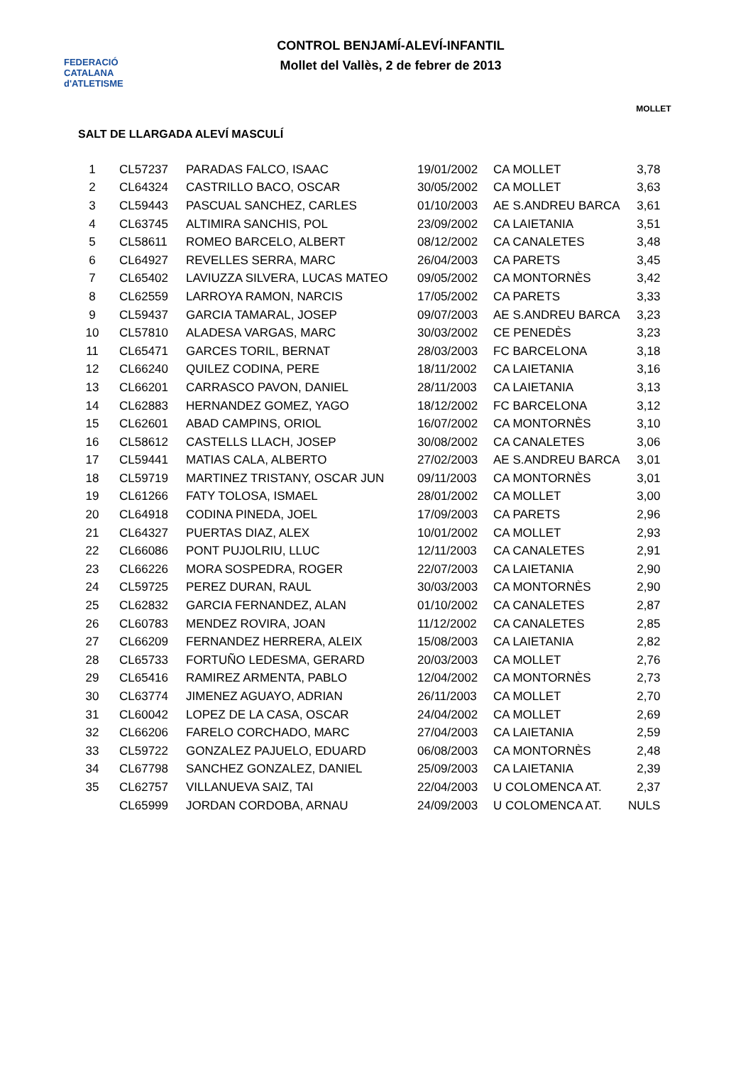FEDERACIÓ CATALANA d'ATLETISME
CONTROL BENJAMÍ-ALEVÍ-INFANTIL
Mollet del Vallès, 2 de febrer de 2013
MOLLET
SALT DE LLARGADA ALEVÍ MASCULÍ
| 1 | CL57237 | PARADAS FALCO, ISAAC | 19/01/2002 | CA MOLLET | 3,78 |
| 2 | CL64324 | CASTRILLO BACO, OSCAR | 30/05/2002 | CA MOLLET | 3,63 |
| 3 | CL59443 | PASCUAL SANCHEZ, CARLES | 01/10/2003 | AE S.ANDREU BARCA | 3,61 |
| 4 | CL63745 | ALTIMIRA SANCHIS, POL | 23/09/2002 | CA LAIETANIA | 3,51 |
| 5 | CL58611 | ROMEO BARCELO, ALBERT | 08/12/2002 | CA CANALETES | 3,48 |
| 6 | CL64927 | REVELLES SERRA, MARC | 26/04/2003 | CA PARETS | 3,45 |
| 7 | CL65402 | LAVIUZZA SILVERA, LUCAS MATEO | 09/05/2002 | CA MONTORNÈS | 3,42 |
| 8 | CL62559 | LARROYA RAMON, NARCIS | 17/05/2002 | CA PARETS | 3,33 |
| 9 | CL59437 | GARCIA TAMARAL, JOSEP | 09/07/2003 | AE S.ANDREU BARCA | 3,23 |
| 10 | CL57810 | ALADESA VARGAS, MARC | 30/03/2002 | CE PENEDÈS | 3,23 |
| 11 | CL65471 | GARCES TORIL, BERNAT | 28/03/2003 | FC BARCELONA | 3,18 |
| 12 | CL66240 | QUILEZ CODINA, PERE | 18/11/2002 | CA LAIETANIA | 3,16 |
| 13 | CL66201 | CARRASCO PAVON, DANIEL | 28/11/2003 | CA LAIETANIA | 3,13 |
| 14 | CL62883 | HERNANDEZ GOMEZ, YAGO | 18/12/2002 | FC BARCELONA | 3,12 |
| 15 | CL62601 | ABAD CAMPINS, ORIOL | 16/07/2002 | CA MONTORNÈS | 3,10 |
| 16 | CL58612 | CASTELLS LLACH, JOSEP | 30/08/2002 | CA CANALETES | 3,06 |
| 17 | CL59441 | MATIAS CALA, ALBERTO | 27/02/2003 | AE S.ANDREU BARCA | 3,01 |
| 18 | CL59719 | MARTINEZ TRISTANY, OSCAR JUN | 09/11/2003 | CA MONTORNÈS | 3,01 |
| 19 | CL61266 | FATY TOLOSA, ISMAEL | 28/01/2002 | CA MOLLET | 3,00 |
| 20 | CL64918 | CODINA PINEDA, JOEL | 17/09/2003 | CA PARETS | 2,96 |
| 21 | CL64327 | PUERTAS DIAZ, ALEX | 10/01/2002 | CA MOLLET | 2,93 |
| 22 | CL66086 | PONT PUJOLRIU, LLUC | 12/11/2003 | CA CANALETES | 2,91 |
| 23 | CL66226 | MORA SOSPEDRA, ROGER | 22/07/2003 | CA LAIETANIA | 2,90 |
| 24 | CL59725 | PEREZ DURAN, RAUL | 30/03/2003 | CA MONTORNÈS | 2,90 |
| 25 | CL62832 | GARCIA FERNANDEZ, ALAN | 01/10/2002 | CA CANALETES | 2,87 |
| 26 | CL60783 | MENDEZ ROVIRA, JOAN | 11/12/2002 | CA CANALETES | 2,85 |
| 27 | CL66209 | FERNANDEZ HERRERA, ALEIX | 15/08/2003 | CA LAIETANIA | 2,82 |
| 28 | CL65733 | FORTUÑO LEDESMA, GERARD | 20/03/2003 | CA MOLLET | 2,76 |
| 29 | CL65416 | RAMIREZ ARMENTA, PABLO | 12/04/2002 | CA MONTORNÈS | 2,73 |
| 30 | CL63774 | JIMENEZ AGUAYO, ADRIAN | 26/11/2003 | CA MOLLET | 2,70 |
| 31 | CL60042 | LOPEZ DE LA CASA, OSCAR | 24/04/2002 | CA MOLLET | 2,69 |
| 32 | CL66206 | FARELO CORCHADO, MARC | 27/04/2003 | CA LAIETANIA | 2,59 |
| 33 | CL59722 | GONZALEZ PAJUELO, EDUARD | 06/08/2003 | CA MONTORNÈS | 2,48 |
| 34 | CL67798 | SANCHEZ GONZALEZ, DANIEL | 25/09/2003 | CA LAIETANIA | 2,39 |
| 35 | CL62757 | VILLANUEVA SAIZ, TAI | 22/04/2003 | U COLOMENCA AT. | 2,37 |
| | CL65999 | JORDAN CORDOBA, ARNAU | 24/09/2003 | U COLOMENCA AT. | NULS |